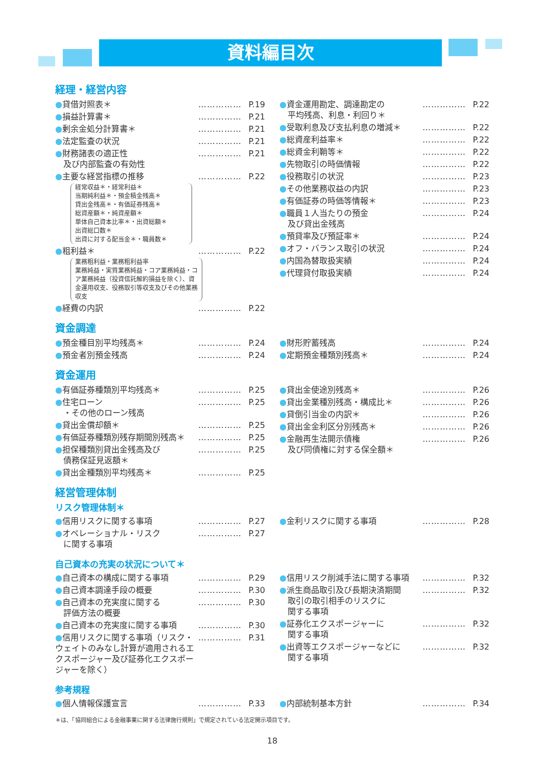資料編目次
経理・経営内容
●貸借対照表＊ …………… P.19
●損益計算書＊ …………… P.21
●剰余金処分計算書＊ …………… P.21
●法定監査の状況 …………… P.21
●財務諸表の適正性
　及び内部監査の有効性 …………… P.21
●主要な経営指標の推移 …………… P.22
経常収益＊・経常利益＊
当期純利益＊・預金積金残高＊
貸出金残高＊・有価証券残高＊
総資産額＊・純資産額＊
単体自己資本比率＊・出資総額＊
出資総口数＊
出資に対する配当金＊・職員数＊
●粗利益＊ …………… P.22
業務粗利益・業務粗利益率
業務純益・実質業務純益・コア業務純益・コア業務純益（投資信託解約損益を除く）、資金運用収支、役務取引等収支及びその他業務収支
●経費の内訳 …………… P.22
●資金運用勘定、調達勘定の
　平均残高、利息・利回り＊ …………… P.22
●受取利息及び支払利息の増減＊ …………… P.22
●総資産利益率＊ …………… P.22
●総資金利鞘等＊ …………… P.22
●先物取引の時価情報 …………… P.22
●役務取引の状況 …………… P.23
●その他業務収益の内訳 …………… P.23
●有価証券の時価等情報＊ …………… P.23
●職員１人当たりの預金
　及び貸出金残高 …………… P.24
●預貸率及び預証率＊ …………… P.24
●オフ・バランス取引の状況 …………… P.24
●内国為替取扱実績 …………… P.24
●代理貸付取扱実績 …………… P.24
資金調達
●預金種目別平均残高＊ …………… P.24
●預金者別預金残高 …………… P.24
●財形貯蓄残高 …………… P.24
●定期預金種類別残高＊ …………… P.24
資金運用
●有価証券種類別平均残高＊ …………… P.25
●住宅ローン
　・その他のローン残高 …………… P.25
●貸出金償却額＊ …………… P.25
●有価証券種類別残存期間別残高＊ …………… P.25
●担保種類別貸出金残高及び
　債務保証見返額＊ …………… P.25
●貸出金種類別平均残高＊ …………… P.25
●貸出金使途別残高＊ …………… P.26
●貸出金業種別残高・構成比＊ …………… P.26
●貸倒引当金の内訳＊ …………… P.26
●貸出金金利区分別残高＊ …………… P.26
●金融再生法開示債権
　及び同債権に対する保全額＊ …………… P.26
経営管理体制
リスク管理体制＊
●信用リスクに関する事項 …………… P.27
●オペレーショナル・リスク
　に関する事項 …………… P.27
●金利リスクに関する事項 …………… P.28
自己資本の充実の状況について＊
●自己資本の構成に関する事項 …………… P.29
●自己資本調達手段の概要 …………… P.30
●自己資本の充実度に関する
　評価方法の概要 …………… P.30
●自己資本の充実度に関する事項 …………… P.30
●信用リスクに関する事項（リスク・ウェイトのみなし計算が適用されるエクスポージャー及び証券化エクスポージャーを除く） …………… P.31
●信用リスク削減手法に関する事項 …………… P.32
●派生商品取引及び長期決済期間
　取引の取引相手のリスクに
　関する事項 …………… P.32
●証券化エクスポージャーに
　関する事項 …………… P.32
●出資等エクスポージャーなどに
　関する事項 …………… P.32
参考規程
●個人情報保護宣言 …………… P.33 ●内部統制基本方針 …………… P.34
＊は、「協同組合による金融事業に関する法律施行規則」で規定されている法定開示項目です。
18